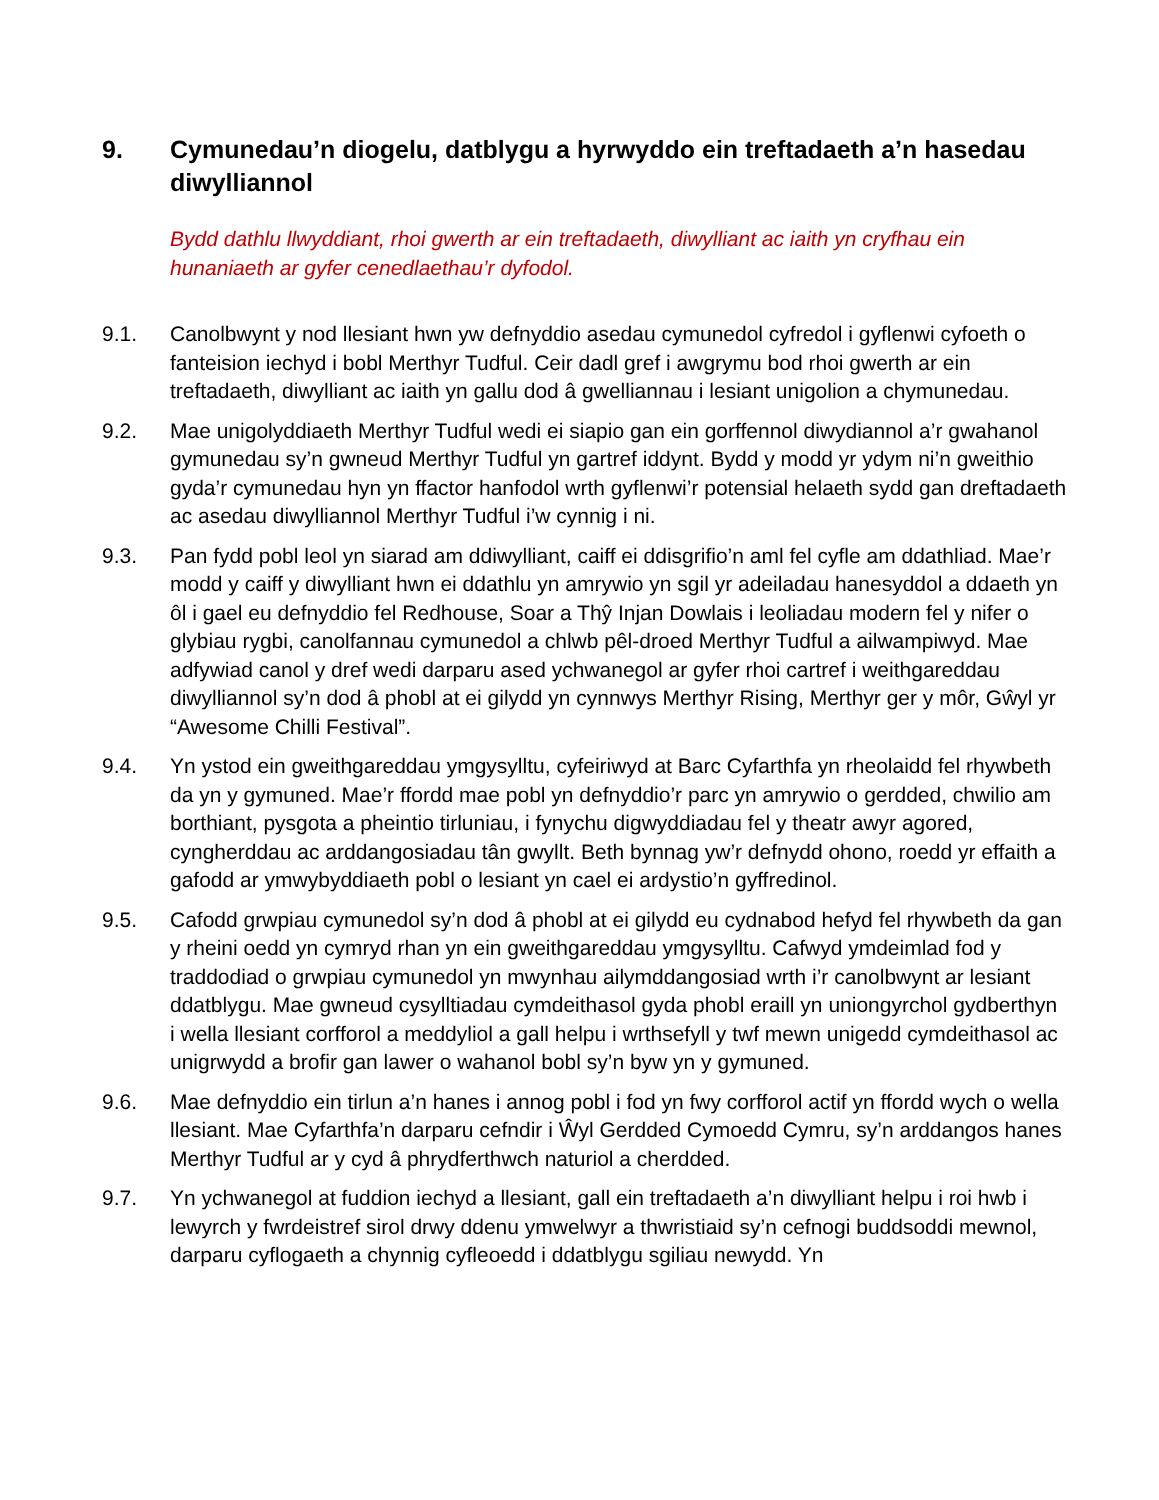9. Cymunedau’n diogelu, datblygu a hyrwyddo ein treftadaeth a’n hasedau diwylliannol
Bydd dathlu llwyddiant, rhoi gwerth ar ein treftadaeth, diwylliant ac iaith yn cryfhau ein hunaniaeth ar gyfer cenedlaethau’r dyfodol.
9.1. Canolbwynt y nod llesiant hwn yw defnyddio asedau cymunedol cyfredol i gyflenwi cyfoeth o fanteision iechyd i bobl Merthyr Tudful. Ceir dadl gref i awgrymu bod rhoi gwerth ar ein treftadaeth, diwylliant ac iaith yn gallu dod â gwelliannau i lesiant unigolion a chymunedau.
9.2. Mae unigolyddiaeth Merthyr Tudful wedi ei siapio gan ein gorffennol diwydiannol a’r gwahanol gymunedau sy’n gwneud Merthyr Tudful yn gartref iddynt. Bydd y modd yr ydym ni’n gweithio gyda’r cymunedau hyn yn ffactor hanfodol wrth gyflenwi’r potensial helaeth sydd gan dreftadaeth ac asedau diwylliannol Merthyr Tudful i’w cynnig i ni.
9.3. Pan fydd pobl leol yn siarad am ddiwylliant, caiff ei ddisgrifio’n aml fel cyfle am ddathliad. Mae’r modd y caiff y diwylliant hwn ei ddathlu yn amrywio yn sgil yr adeiladau hanesyddol a ddaeth yn ôl i gael eu defnyddio fel Redhouse, Soar a Thŷ Injan Dowlais i leoliadau modern fel y nifer o glybiau rygbi, canolfannau cymunedol a chlwb pêl-droed Merthyr Tudful a ailwampiwyd. Mae adfywiad canol y dref wedi darparu ased ychwanegol ar gyfer rhoi cartref i weithgareddau diwylliannol sy’n dod â phobl at ei gilydd yn cynnwys Merthyr Rising, Merthyr ger y môr, Gŵyl yr “Awesome Chilli Festival”.
9.4. Yn ystod ein gweithgareddau ymgysylltu, cyfeiriwyd at Barc Cyfarthfa yn rheolaidd fel rhywbeth da yn y gymuned. Mae’r ffordd mae pobl yn defnyddio’r parc yn amrywio o gerdded, chwilio am borthiant, pysgota a pheintio tirluniau, i fynychu digwyddiadau fel y theatr awyr agored, cyngherddau ac arddangosiadau tân gwyllt. Beth bynnag yw’r defnydd ohono, roedd yr effaith a gafodd ar ymwybyddiaeth pobl o lesiant yn cael ei ardystio’n gyffredinol.
9.5. Cafodd grwpiau cymunedol sy’n dod â phobl at ei gilydd eu cydnabod hefyd fel rhywbeth da gan y rheini oedd yn cymryd rhan yn ein gweithgareddau ymgysylltu. Cafwyd ymdeimlad fod y traddodiad o grwpiau cymunedol yn mwynhau ailymddangosiad wrth i’r canolbwynt ar lesiant ddatblygu. Mae gwneud cysylltiadau cymdeithasol gyda phobl eraill yn uniongyrchol gydberthyn i wella llesiant corfforol a meddyliol a gall helpu i wrthsefyll y twf mewn unigedd cymdeithasol ac unigrwydd a brofir gan lawer o wahanol bobl sy’n byw yn y gymuned.
9.6. Mae defnyddio ein tirlun a’n hanes i annog pobl i fod yn fwy corfforol actif yn ffordd wych o wella llesiant. Mae Cyfarthfa’n darparu cefndir i Ŵyl Gerdded Cymoedd Cymru, sy’n arddangos hanes Merthyr Tudful ar y cyd â phrydferthwch naturiol a cherdded.
9.7. Yn ychwanegol at fuddion iechyd a llesiant, gall ein treftadaeth a’n diwylliant helpu i roi hwb i lewyrch y fwrdeistref sirol drwy ddenu ymwelwyr a thwristiaid sy’n cefnogi buddsoddi mewnol, darparu cyflogaeth a chynnig cyfleoedd i ddatblygu sgiliau newydd. Yn